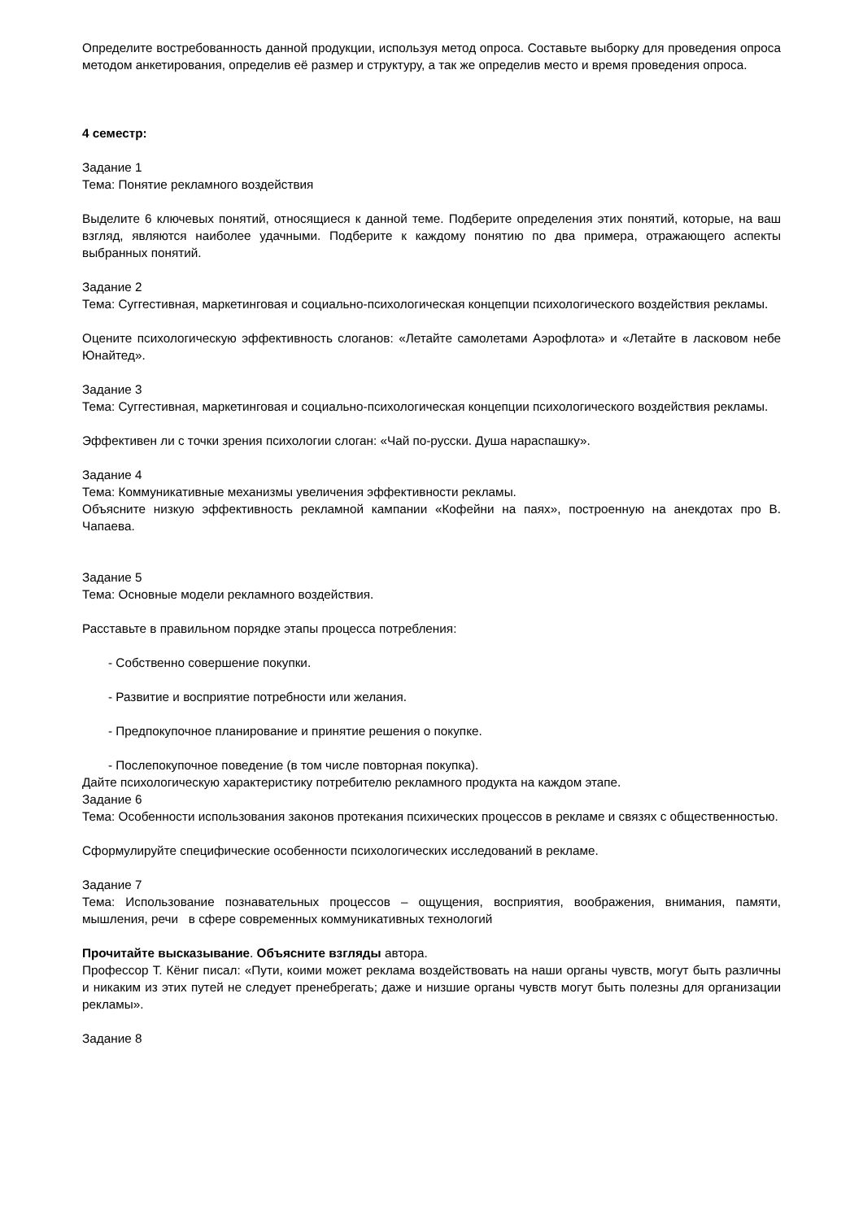Определите востребованность данной продукции, используя метод опроса. Составьте выборку для проведения опроса методом анкетирования, определив её размер и структуру, а так же определив место и время проведения опроса.
4 семестр:
Задание 1
Тема: Понятие рекламного воздействия
Выделите 6 ключевых понятий, относящиеся к данной теме. Подберите определения этих понятий, которые, на ваш взгляд, являются наиболее удачными. Подберите к каждому понятию по два примера, отражающего аспекты выбранных понятий.
Задание 2
Тема: Суггестивная, маркетинговая и социально-психологическая концепции психологического воздействия рекламы.
Оцените психологическую эффективность слоганов: «Летайте самолетами Аэрофлота» и «Летайте в ласковом небе Юнайтед».
Задание 3
Тема: Суггестивная, маркетинговая и социально-психологическая концепции психологического воздействия рекламы.
Эффективен ли с точки зрения психологии слоган: «Чай по-русски. Душа нараспашку».
Задание 4
Тема: Коммуникативные механизмы увеличения эффективности рекламы.
Объясните низкую эффективность рекламной кампании «Кофейни на паях», построенную на анекдотах про В. Чапаева.
Задание 5
Тема: Основные модели рекламного воздействия.
Расставьте в правильном порядке этапы процесса потребления:
- Собственно совершение покупки.
- Развитие и восприятие потребности или желания.
- Предпокупочное планирование и принятие решения о покупке.
- Послепокупочное поведение (в том числе повторная покупка).
Дайте психологическую характеристику потребителю рекламного продукта на каждом этапе.
Задание 6
Тема: Особенности использования законов протекания психических процессов в рекламе и связях с общественностью.
Сформулируйте специфические особенности психологических исследований в рекламе.
Задание 7
Тема: Использование познавательных процессов – ощущения, восприятия, воображения, внимания, памяти, мышления, речи в сфере современных коммуникативных технологий
Прочитайте высказывание. Объясните взгляды автора.
Профессор Т. Кёниг писал: «Пути, коими может реклама воздействовать на наши органы чувств, могут быть различны и никаким из этих путей не следует пренебрегать; даже и низшие органы чувств могут быть полезны для организации рекламы».
Задание 8